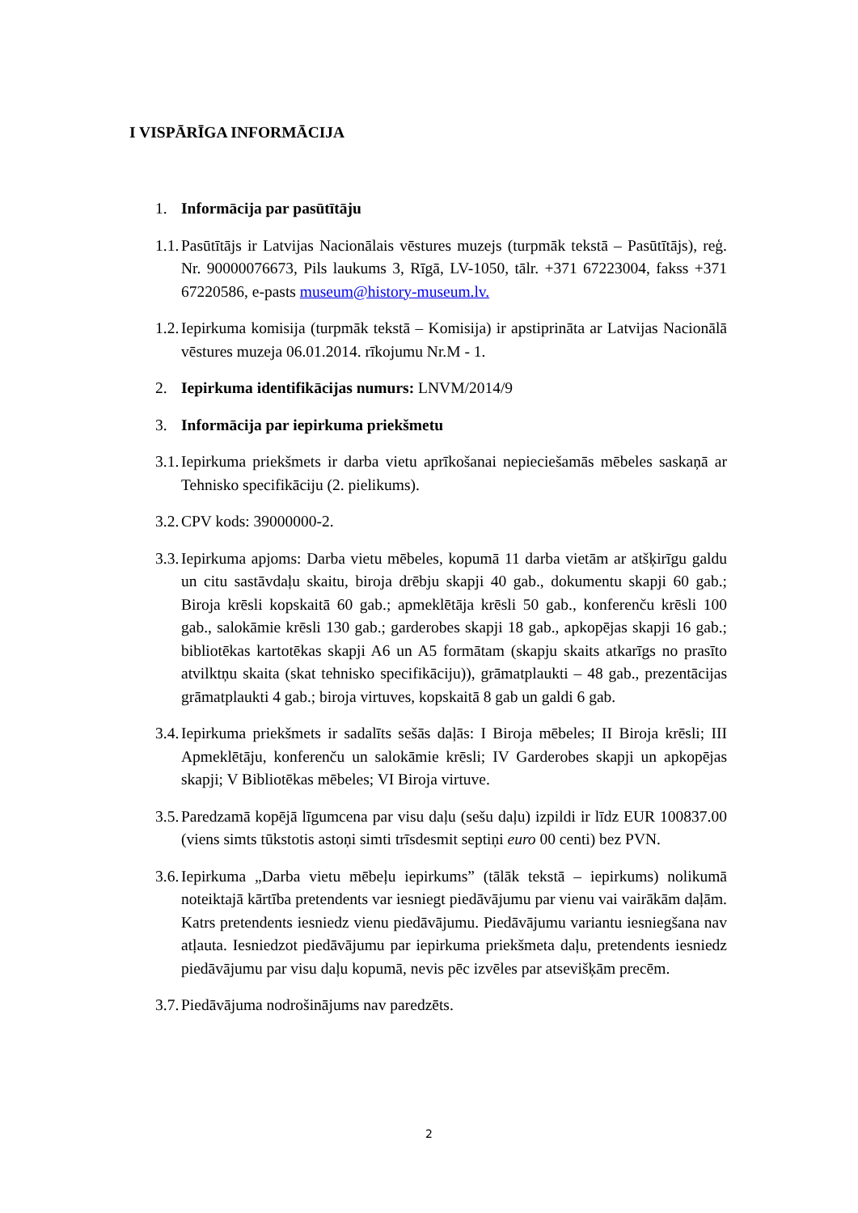I VISPĀRĪGA INFORMĀCIJA
1. Informācija par pasūtītāju
1.1. Pasūtītājs ir Latvijas Nacionālais vēstures muzejs (turpmāk tekstā – Pasūtītājs), reģ. Nr. 90000076673, Pils laukums 3, Rīgā, LV-1050, tālr. +371 67223004, fakss +371 67220586, e-pasts museum@history-museum.lv.
1.2. Iepirkuma komisija (turpmāk tekstā – Komisija) ir apstiprināta ar Latvijas Nacionālā vēstures muzeja 06.01.2014. rīkojumu Nr.M - 1.
2. Iepirkuma identifikācijas numurs: LNVM/2014/9
3. Informācija par iepirkuma priekšmetu
3.1. Iepirkuma priekšmets ir darba vietu aprīkošanai nepieciešamās mēbeles saskaņā ar Tehnisko specifikāciju (2. pielikums).
3.2. CPV kods: 39000000-2.
3.3. Iepirkuma apjoms: Darba vietu mēbeles, kopumā 11 darba vietām ar atšķirīgu galdu un citu sastāvdaļu skaitu, biroja drēbju skapji 40 gab., dokumentu skapji 60 gab.; Biroja krēsli kopskaitā 60 gab.; apmeklētāja krēsli 50 gab., konferenču krēsli 100 gab., salokāmie krēsli 130 gab.; garderobes skapji 18 gab., apkopējas skapji 16 gab.; bibliotēkas kartotēkas skapji A6 un A5 formātam (skapju skaits atkarīgs no prasīto atvilktņu skaita (skat tehnisko specifikāciju)), grāmatplaukti – 48 gab., prezentācijas grāmatplaukti 4 gab.; biroja virtuves, kopskaitā 8 gab un galdi 6 gab.
3.4. Iepirkuma priekšmets ir sadalīts sešās daļās: I Biroja mēbeles; II Biroja krēsli; III Apmeklētāju, konferenču un salokāmie krēsli; IV Garderobes skapji un apkopējas skapji; V Bibliotēkas mēbeles; VI Biroja virtuve.
3.5. Paredzamā kopējā līgumcena par visu daļu (sešu daļu) izpildi ir līdz EUR 100837.00 (viens simts tūkstotis astoņi simti trīsdesmit septiņi euro 00 centi) bez PVN.
3.6. Iepirkuma „Darba vietu mēbeļu iepirkums” (tālāk tekstā – iepirkums) nolikumā noteiktajā kārtība pretendents var iesniegt piedāvājumu par vienu vai vairākām daļām. Katrs pretendents iesniedz vienu piedāvājumu. Piedāvājumu variantu iesniegšana nav atļauta. Iesniedzot piedāvājumu par iepirkuma priekšmeta daļu, pretendents iesniedz piedāvājumu par visu daļu kopumā, nevis pēc izvēles par atsevišķām precēm.
3.7. Piedāvājuma nodrošinājums nav paredzēts.
2